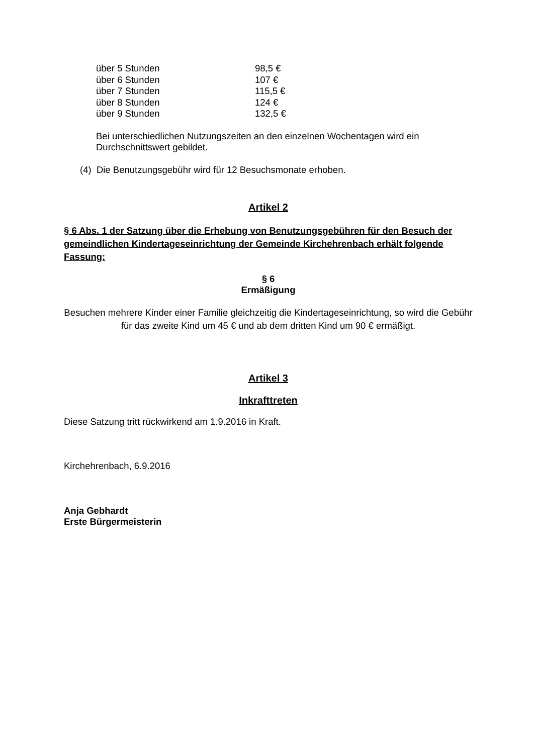| über 5 Stunden | 98,5 € |
| über 6 Stunden | 107 € |
| über 7 Stunden | 115,5 € |
| über 8 Stunden | 124 € |
| über 9 Stunden | 132,5 € |
Bei unterschiedlichen Nutzungszeiten an den einzelnen Wochentagen wird ein Durchschnittswert gebildet.
(4) Die Benutzungsgebühr wird für 12 Besuchsmonate erhoben.
Artikel 2
§ 6 Abs. 1 der Satzung über die Erhebung von Benutzungsgebühren für den Besuch der gemeindlichen Kindertageseinrichtung der Gemeinde Kirchehrenbach erhält folgende Fassung:
§ 6
Ermäßigung
Besuchen mehrere Kinder einer Familie gleichzeitig die Kindertageseinrichtung, so wird die Gebühr für das zweite Kind um 45 € und ab dem dritten Kind um 90 € ermäßigt.
Artikel 3
Inkrafttreten
Diese Satzung tritt rückwirkend am 1.9.2016 in Kraft.
Kirchehrenbach, 6.9.2016
Anja Gebhardt
Erste Bürgermeisterin